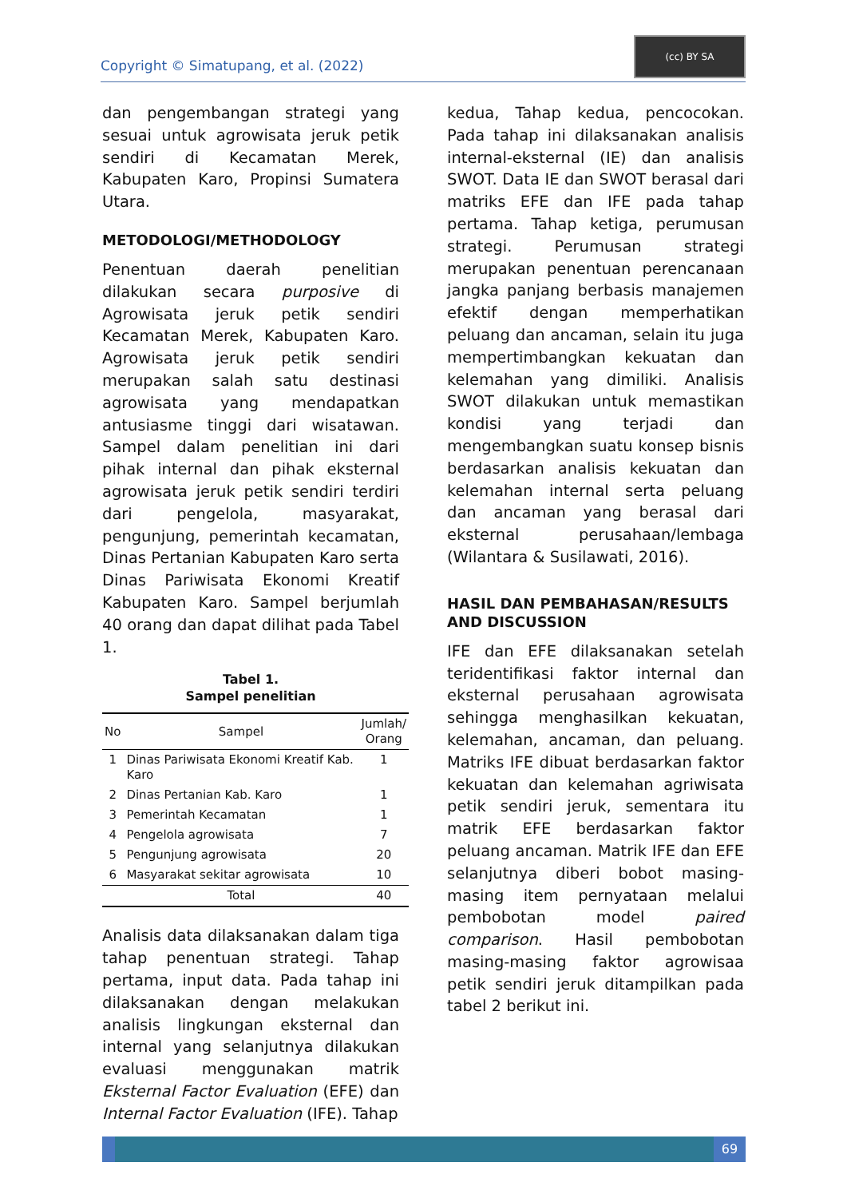Copyright © Simatupang, et al. (2022)
(cc) BY SA
dan pengembangan strategi yang sesuai untuk agrowisata jeruk petik sendiri di Kecamatan Merek, Kabupaten Karo, Propinsi Sumatera Utara.
METODOLOGI/METHODOLOGY
Penentuan daerah penelitian dilakukan secara purposive di Agrowisata jeruk petik sendiri Kecamatan Merek, Kabupaten Karo. Agrowisata jeruk petik sendiri merupakan salah satu destinasi agrowisata yang mendapatkan antusiasme tinggi dari wisatawan. Sampel dalam penelitian ini dari pihak internal dan pihak eksternal agrowisata jeruk petik sendiri terdiri dari pengelola, masyarakat, pengunjung, pemerintah kecamatan, Dinas Pertanian Kabupaten Karo serta Dinas Pariwisata Ekonomi Kreatif Kabupaten Karo. Sampel berjumlah 40 orang dan dapat dilihat pada Tabel 1.
Tabel 1.
Sampel penelitian
| No | Sampel | Jumlah/ Orang |
| --- | --- | --- |
| 1 | Dinas Pariwisata Ekonomi Kreatif Kab. Karo | 1 |
| 2 | Dinas Pertanian Kab. Karo | 1 |
| 3 | Pemerintah Kecamatan | 1 |
| 4 | Pengelola agrowisata | 7 |
| 5 | Pengunjung agrowisata | 20 |
| 6 | Masyarakat sekitar agrowisata | 10 |
| | Total | 40 |
Analisis data dilaksanakan dalam tiga tahap penentuan strategi. Tahap pertama, input data. Pada tahap ini dilaksanakan dengan melakukan analisis lingkungan eksternal dan internal yang selanjutnya dilakukan evaluasi menggunakan matrik Eksternal Factor Evaluation (EFE) dan Internal Factor Evaluation (IFE). Tahap
kedua, Tahap kedua, pencocokan. Pada tahap ini dilaksanakan analisis internal-eksternal (IE) dan analisis SWOT. Data IE dan SWOT berasal dari matriks EFE dan IFE pada tahap pertama. Tahap ketiga, perumusan strategi. Perumusan strategi merupakan penentuan perencanaan jangka panjang berbasis manajemen efektif dengan memperhatikan peluang dan ancaman, selain itu juga mempertimbangkan kekuatan dan kelemahan yang dimiliki. Analisis SWOT dilakukan untuk memastikan kondisi yang terjadi dan mengembangkan suatu konsep bisnis berdasarkan analisis kekuatan dan kelemahan internal serta peluang dan ancaman yang berasal dari eksternal perusahaan/lembaga (Wilantara & Susilawati, 2016).
HASIL DAN PEMBAHASAN/RESULTS AND DISCUSSION
IFE dan EFE dilaksanakan setelah teridentifikasi faktor internal dan eksternal perusahaan agrowisata sehingga menghasilkan kekuatan, kelemahan, ancaman, dan peluang. Matriks IFE dibuat berdasarkan faktor kekuatan dan kelemahan agriwisata petik sendiri jeruk, sementara itu matrik EFE berdasarkan faktor peluang ancaman. Matrik IFE dan EFE selanjutnya diberi bobot masing-masing item pernyataan melalui pembobotan model paired comparison. Hasil pembobotan masing-masing faktor agrowisaa petik sendiri jeruk ditampilkan pada tabel 2 berikut ini.
69